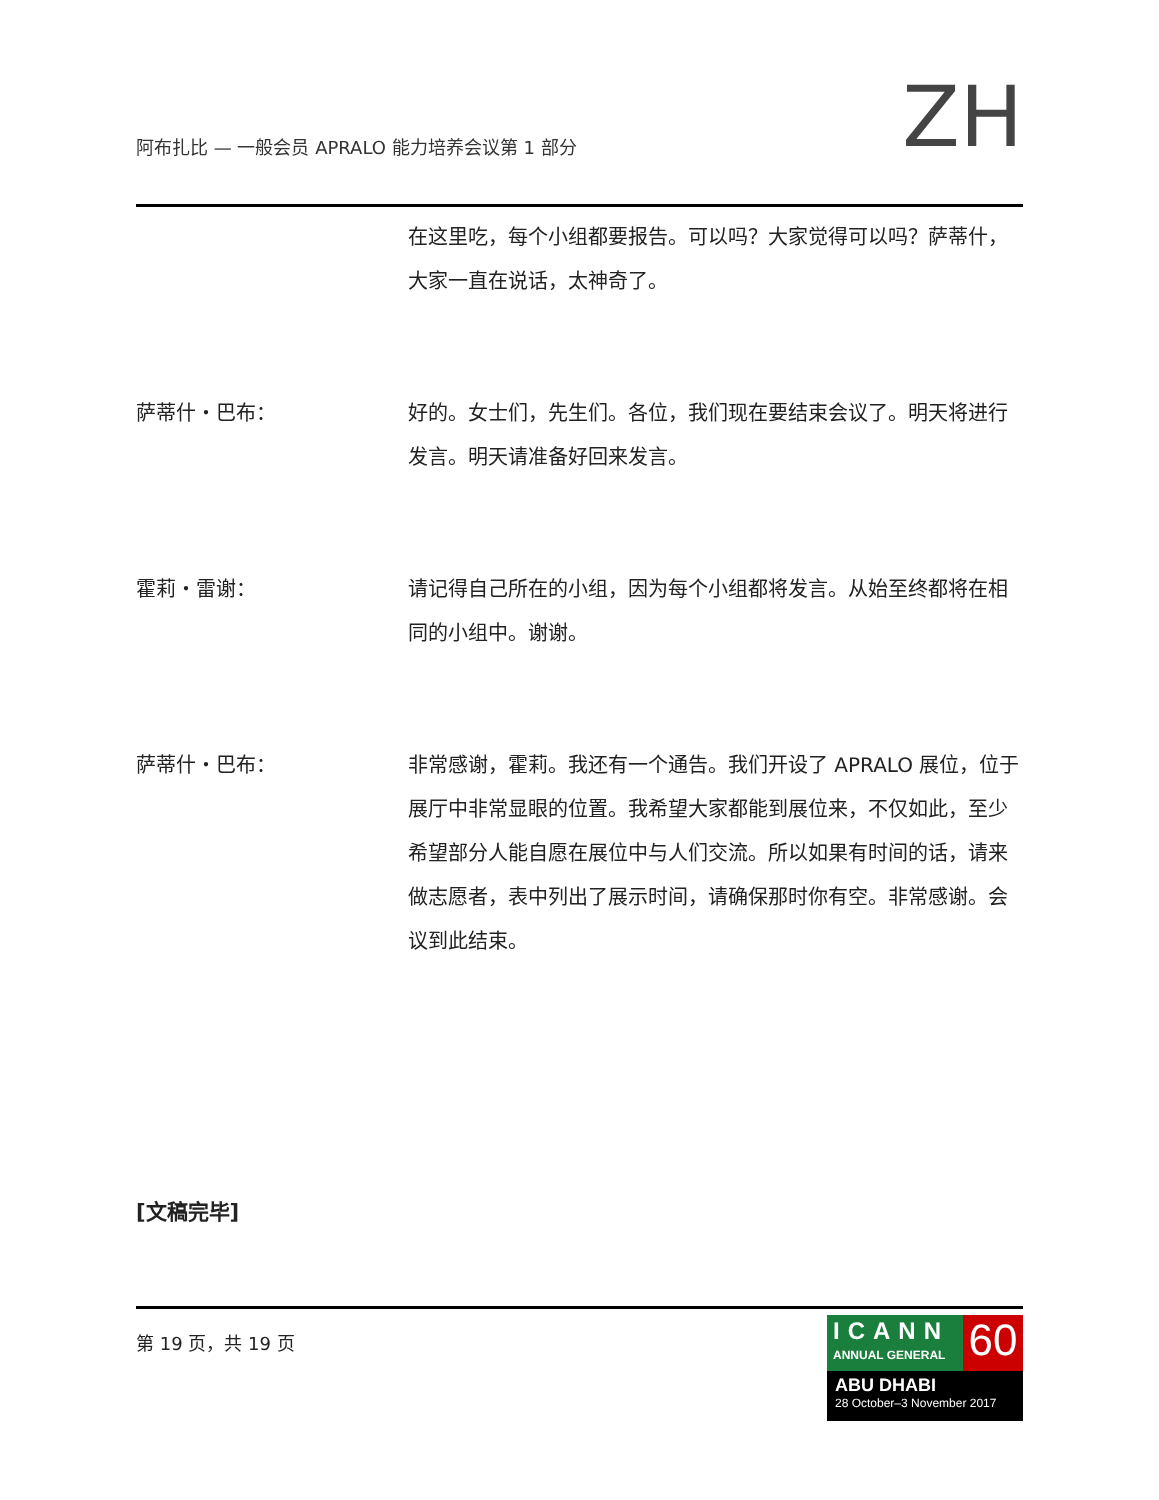阿布扎比 — 一般会员 APRALO 能力培养会议第 1 部分
ZH
在这里吃，每个小组都要报告。可以吗？大家觉得可以吗？萨蒂什，大家一直在说话，太神奇了。
萨蒂什・巴布： 好的。女士们，先生们。各位，我们现在要结束会议了。明天将进行发言。明天请准备好回来发言。
霍莉・雷谢： 请记得自己所在的小组，因为每个小组都将发言。从始至终都将在相同的小组中。谢谢。
萨蒂什・巴布： 非常感谢，霍莉。我还有一个通告。我们开设了 APRALO 展位，位于展厅中非常显眼的位置。我希望大家都能到展位来，不仅如此，至少希望部分人能自愿在展位中与人们交流。所以如果有时间的话，请来做志愿者，表中列出了展示时间，请确保那时你有空。非常感谢。会议到此结束。
[文稿完毕]
第 19 页，共 19 页
ICANN
ANNUAL GENERAL
60
ABU DHABI
28 October–3 November 2017